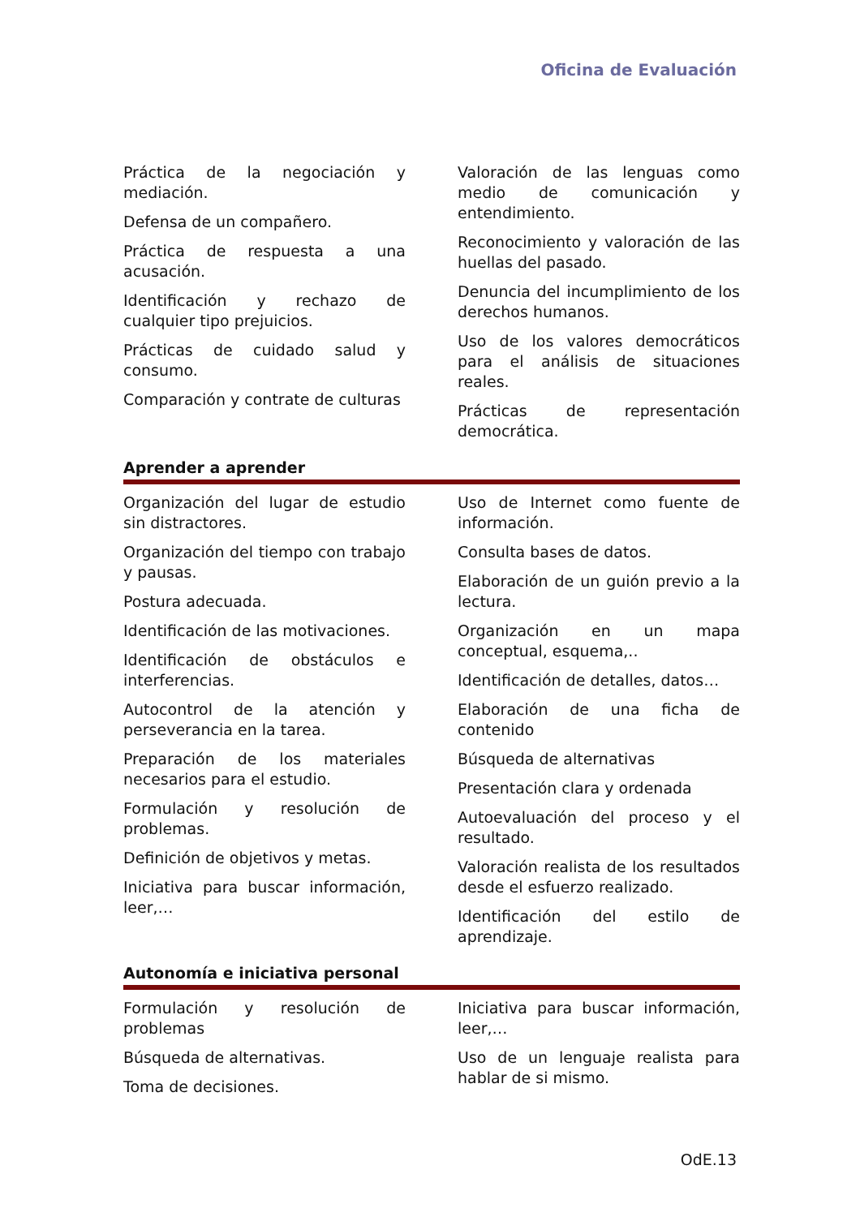Oficina de Evaluación
Práctica de la negociación y mediación.
Defensa de un compañero.
Práctica de respuesta a una acusación.
Identificación y rechazo de cualquier tipo prejuicios.
Prácticas de cuidado salud y consumo.
Comparación y contrate de culturas
Valoración de las lenguas como medio de comunicación y entendimiento.
Reconocimiento y valoración de las huellas del pasado.
Denuncia del incumplimiento de los derechos humanos.
Uso de los valores democráticos para el análisis de situaciones reales.
Prácticas de representación democrática.
Aprender a aprender
Organización del lugar de estudio sin distractores.
Organización del tiempo con trabajo y pausas.
Postura adecuada.
Identificación de las motivaciones.
Identificación de obstáculos e interferencias.
Autocontrol de la atención y perseverancia en la tarea.
Preparación de los materiales necesarios para el estudio.
Formulación y resolución de problemas.
Definición de objetivos y metas.
Iniciativa para buscar información, leer,…
Uso de Internet como fuente de información.
Consulta bases de datos.
Elaboración de un guión previo a la lectura.
Organización en un mapa conceptual, esquema,..
Identificación de detalles, datos…
Elaboración de una ficha de contenido
Búsqueda de alternativas
Presentación clara y ordenada
Autoevaluación del proceso y el resultado.
Valoración realista de los resultados desde el esfuerzo realizado.
Identificación del estilo de aprendizaje.
Autonomía e iniciativa personal
Formulación y resolución de problemas
Búsqueda de alternativas.
Toma de decisiones.
Iniciativa para buscar información, leer,…
Uso de un lenguaje realista para hablar de si mismo.
OdE.13